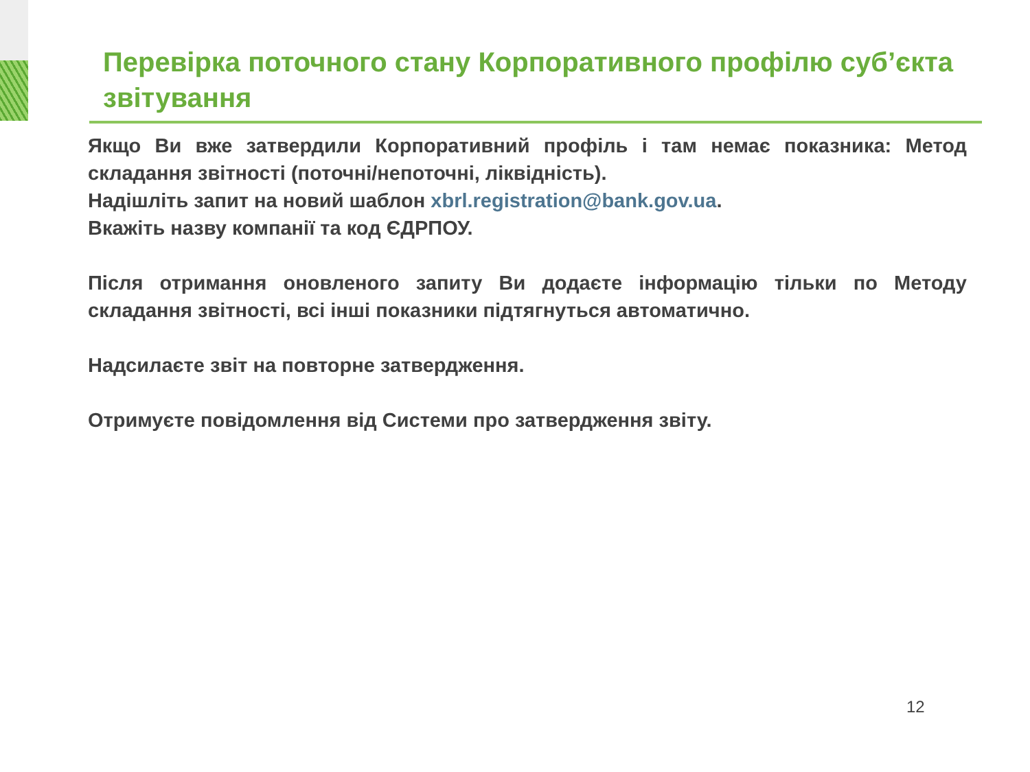Перевірка поточного стану Корпоративного профілю суб’єкта звітування
Якщо Ви вже затвердили Корпоративний профіль і там немає показника: Метод складання звітності (поточні/непоточні, ліквідність).
Надішліть запит на новий шаблон xbrl.registration@bank.gov.ua.
Вкажіть назву компанії та код ЄДРПОУ.
Після отримання оновленого запиту Ви додаєте інформацію тільки по Методу складання звітності, всі інші показники підтягнуться автоматично.
Надсилаєте звіт на повторне затвердження.
Отримуєте повідомлення від Системи про затвердження звіту.
12